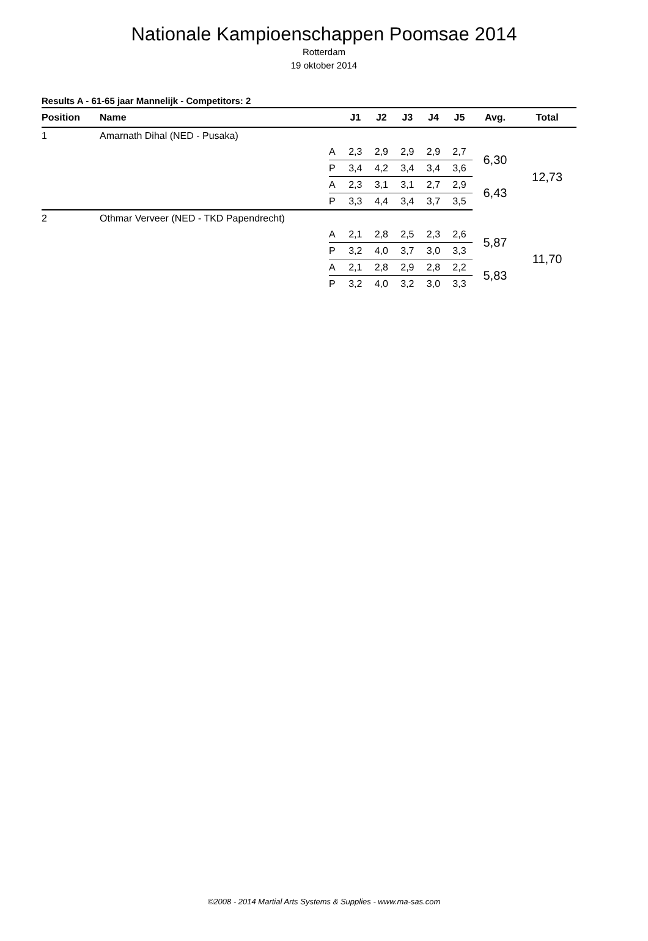Nationale Kampioenschappen Poomsae 2014
Rotterdam
19 oktober 2014
Results A - 61-65 jaar Mannelijk - Competitors: 2
| Position | Name | | J1 | J2 | J3 | J4 | J5 | Avg. | Total |
| --- | --- | --- | --- | --- | --- | --- | --- | --- | --- |
| 1 | Amarnath Dihal (NED - Pusaka) | | | | | | | | |
| | | A | 2,3 | 2,9 | 2,9 | 2,9 | 2,7 | 6,30 | 12,73 |
| | | P | 3,4 | 4,2 | 3,4 | 3,4 | 3,6 | | |
| | | A | 2,3 | 3,1 | 3,1 | 2,7 | 2,9 | 6,43 | |
| | | P | 3,3 | 4,4 | 3,4 | 3,7 | 3,5 | | |
| 2 | Othmar Verveer (NED - TKD Papendrecht) | | | | | | | | |
| | | A | 2,1 | 2,8 | 2,5 | 2,3 | 2,6 | 5,87 | 11,70 |
| | | P | 3,2 | 4,0 | 3,7 | 3,0 | 3,3 | | |
| | | A | 2,1 | 2,8 | 2,9 | 2,8 | 2,2 | 5,83 | |
| | | P | 3,2 | 4,0 | 3,2 | 3,0 | 3,3 | | |
©2008 - 2014 Martial Arts Systems & Supplies - www.ma-sas.com